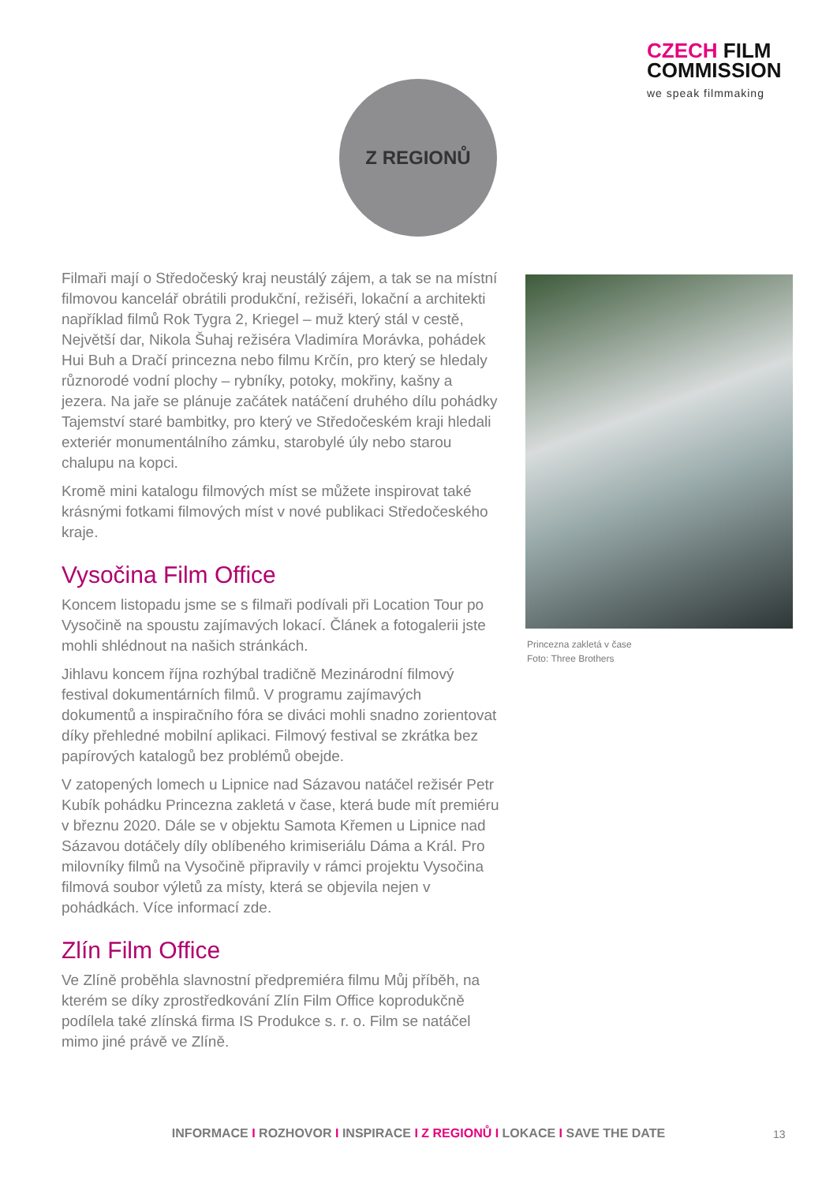CZECH FILM
COMMISSION
we speak filmmaking
Z REGIONŮ
Filmaři mají o Středočeský kraj neustálý zájem, a tak se na místní filmovou kancelář obrátili produkční, režiséři, lokační a architekti například filmů Rok Tygra 2, Kriegel – muž který stál v cestě, Největší dar, Nikola Šuhaj režiséra Vladimíra Morávka, pohádek Hui Buh a Dračí princezna nebo filmu Krčín, pro který se hledaly různorodé vodní plochy – rybníky, potoky, mokřiny, kašny a jezera. Na jaře se plánuje začátek natáčení druhého dílu pohádky Tajemství staré bambitky, pro který ve Středočeském kraji hledali exteriér monumentálního zámku, starobylé úly nebo starou chalupu na kopci.
Kromě mini katalogu filmových míst se můžete inspirovat také krásnými fotkami filmových míst v nové publikaci Středočeského kraje.
Vysočina Film Office
Koncem listopadu jsme se s filmaři podívali při Location Tour po Vysočině na spoustu zajímavých lokací. Článek a fotogalerii jste mohli shlédnout na našich stránkách.
Jihlavu koncem října rozhýbal tradičně Mezinárodní filmový festival dokumentárních filmů. V programu zajímavých dokumentů a inspiračního fóra se diváci mohli snadno zorientovat díky přehledné mobilní aplikaci. Filmový festival se zkrátka bez papírových katalogů bez problémů obejde.
V zatopených lomech u Lipnice nad Sázavou natáčel režisér Petr Kubík pohádku Princezna zakletá v čase, která bude mít premiéru v březnu 2020. Dále se v objektu Samota Křemen u Lipnice nad Sázavou dotáčely díly oblíbeného krimiseriálu Dáma a Král. Pro milovníky filmů na Vysočině připravily v rámci projektu Vysočina filmová soubor výletů za místy, která se objevila nejen v pohádkách. Více informací zde.
Zlín Film Office
Ve Zlíně proběhla slavnostní předpremiéra filmu Můj příběh, na kterém se díky zprostředkování Zlín Film Office koprodukčně podílela také zlínská firma IS Produkce s. r. o. Film se natáčel mimo jiné právě ve Zlíně.
Princezna zakletá v čase
Foto: Three Brothers
INFORMACE I ROZHOVOR I INSPIRACE I Z REGIONŮ I LOKACE I SAVE THE DATE 13